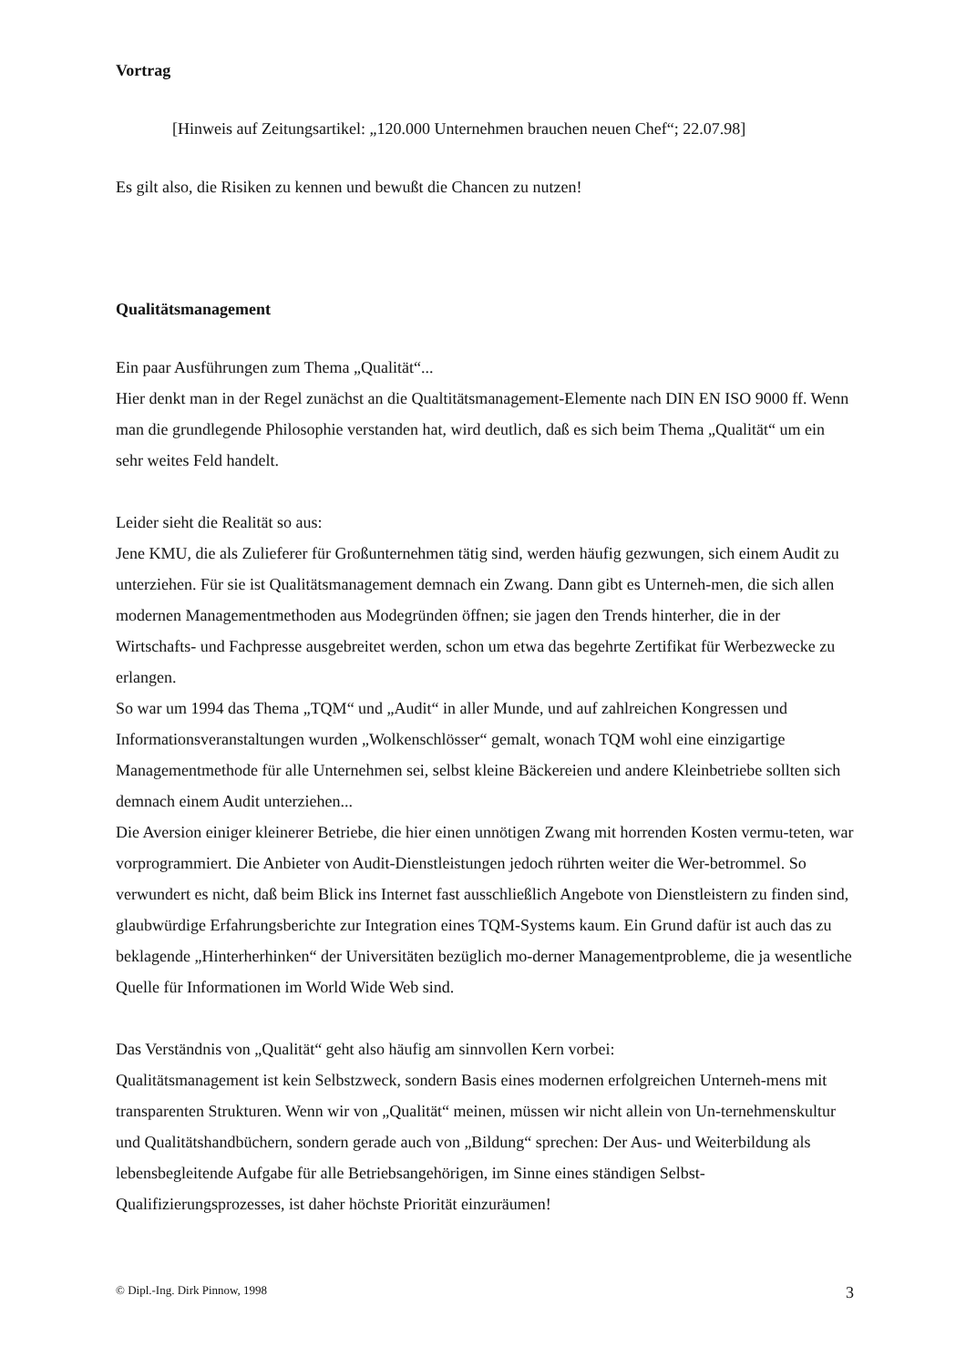Vortrag
[Hinweis auf Zeitungsartikel: „120.000 Unternehmen brauchen neuen Chef“; 22.07.98]
Es gilt also, die Risiken zu kennen und bewußt die Chancen zu nutzen!
Qualitätsmanagement
Ein paar Ausführungen zum Thema „Qualität“...
Hier denkt man in der Regel zunächst an die Qualtitätsmanagement-Elemente nach DIN EN ISO 9000 ff. Wenn man die grundlegende Philosophie verstanden hat, wird deutlich, daß es sich beim Thema „Qualität“ um ein sehr weites Feld handelt.
Leider sieht die Realität so aus:
Jene KMU, die als Zulieferer für Großunternehmen tätig sind, werden häufig gezwungen, sich einem Audit zu unterziehen. Für sie ist Qualitätsmanagement demnach ein Zwang. Dann gibt es Unterneh-men, die sich allen modernen Managementmethoden aus Modegründen öffnen; sie jagen den Trends hinterher, die in der Wirtschafts- und Fachpresse ausgebreitet werden, schon um etwa das begehrte Zertifikat für Werbezwecke zu erlangen.
So war um 1994 das Thema „TQM“ und „Audit“ in aller Munde, und auf zahlreichen Kongressen und Informationsveranstaltungen wurden „Wolkenschlösser“ gemalt, wonach TQM wohl eine einzigartige Managementmethode für alle Unternehmen sei, selbst kleine Bäckereien und andere Kleinbetriebe sollten sich demnach einem Audit unterziehen...
Die Aversion einiger kleinerer Betriebe, die hier einen unnötigen Zwang mit horrenden Kosten vermu-teten, war vorprogrammiert. Die Anbieter von Audit-Dienstleistungen jedoch rührten weiter die Wer-betrommel. So verwundert es nicht, daß beim Blick ins Internet fast ausschließlich Angebote von Dienstleistern zu finden sind, glaubwürdige Erfahrungsberichte zur Integration eines TQM-Systems kaum. Ein Grund dafür ist auch das zu beklagende „Hinterherhinken“ der Universitäten bezüglich mo-derner Managementprobleme, die ja wesentliche Quelle für Informationen im World Wide Web sind.
Das Verständnis von „Qualität“ geht also häufig am sinnvollen Kern vorbei:
Qualitätsmanagement ist kein Selbstzweck, sondern Basis eines modernen erfolgreichen Unterneh-mens mit transparenten Strukturen. Wenn wir von „Qualität“ meinen, müssen wir nicht allein von Un-ternehmenskultur und Qualitätshandbüchern, sondern gerade auch von „Bildung“ sprechen: Der Aus- und Weiterbildung als lebensbegleitende Aufgabe für alle Betriebsangehörigen, im Sinne eines ständigen Selbst-Qualifizierungsprozesses, ist daher höchste Priorität einzuräumen!
© Dipl.-Ing. Dirk Pinnow, 1998 3